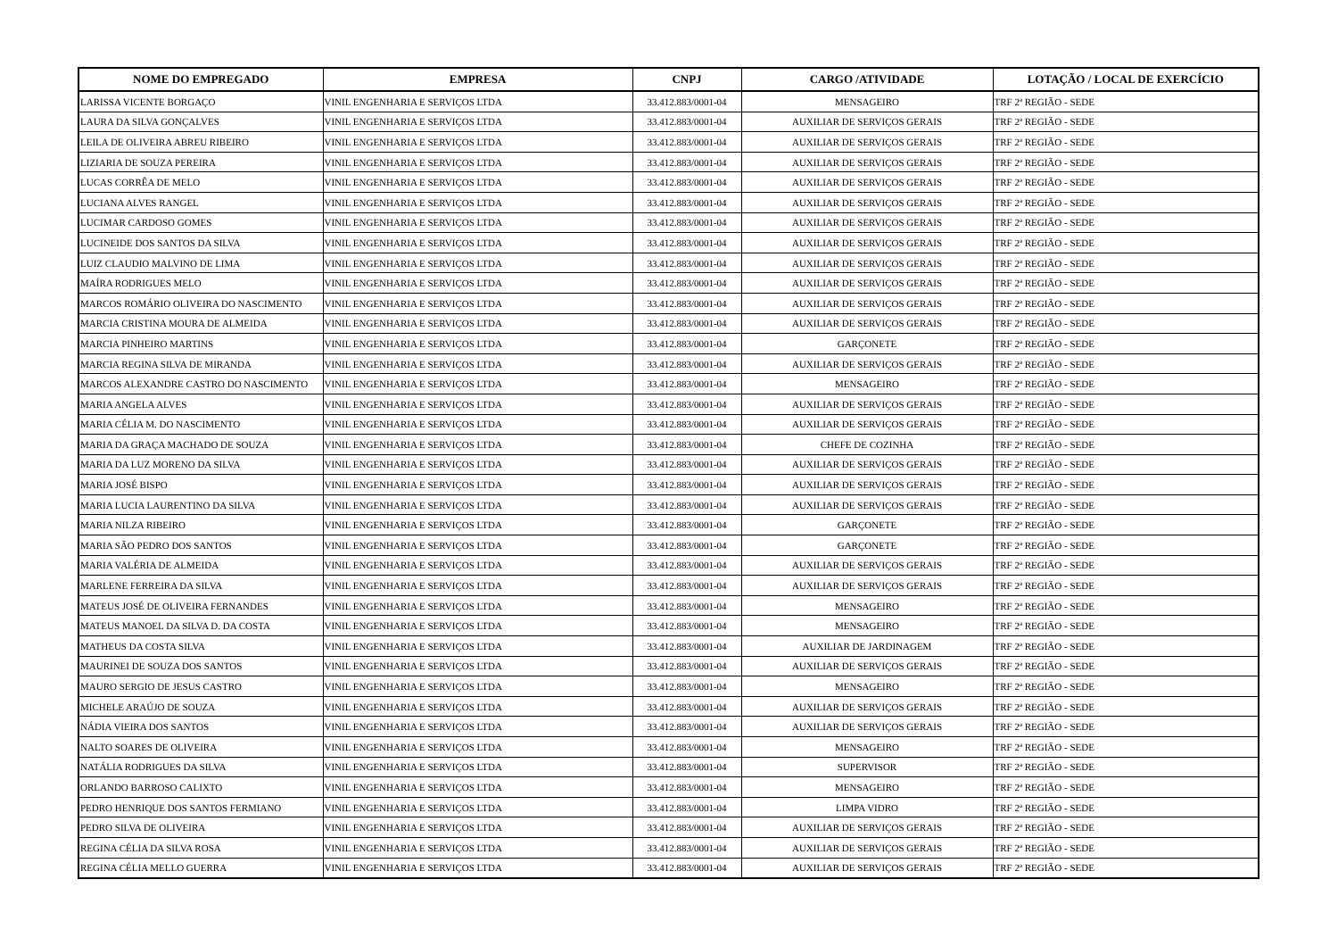| NOME DO EMPREGADO | EMPRESA | CNPJ | CARGO /ATIVIDADE | LOTAÇÃO / LOCAL DE EXERCÍCIO |
| --- | --- | --- | --- | --- |
| LARISSA VICENTE BORGAÇO | VINIL ENGENHARIA E SERVIÇOS LTDA | 33.412.883/0001-04 | MENSAGEIRO | TRF 2ª REGIÃO - SEDE |
| LAURA DA SILVA GONÇALVES | VINIL ENGENHARIA E SERVIÇOS LTDA | 33.412.883/0001-04 | AUXILIAR DE SERVIÇOS GERAIS | TRF 2ª REGIÃO - SEDE |
| LEILA DE OLIVEIRA ABREU RIBEIRO | VINIL ENGENHARIA E SERVIÇOS LTDA | 33.412.883/0001-04 | AUXILIAR DE SERVIÇOS GERAIS | TRF 2ª REGIÃO - SEDE |
| LIZIARIA DE SOUZA PEREIRA | VINIL ENGENHARIA E SERVIÇOS LTDA | 33.412.883/0001-04 | AUXILIAR DE SERVIÇOS GERAIS | TRF 2ª REGIÃO - SEDE |
| LUCAS CORRÊA DE MELO | VINIL ENGENHARIA E SERVIÇOS LTDA | 33.412.883/0001-04 | AUXILIAR DE SERVIÇOS GERAIS | TRF 2ª REGIÃO - SEDE |
| LUCIANA ALVES RANGEL | VINIL ENGENHARIA E SERVIÇOS LTDA | 33.412.883/0001-04 | AUXILIAR DE SERVIÇOS GERAIS | TRF 2ª REGIÃO - SEDE |
| LUCIMAR CARDOSO GOMES | VINIL ENGENHARIA E SERVIÇOS LTDA | 33.412.883/0001-04 | AUXILIAR DE SERVIÇOS GERAIS | TRF 2ª REGIÃO - SEDE |
| LUCINEIDE DOS SANTOS DA SILVA | VINIL ENGENHARIA E SERVIÇOS LTDA | 33.412.883/0001-04 | AUXILIAR DE SERVIÇOS GERAIS | TRF 2ª REGIÃO - SEDE |
| LUIZ CLAUDIO MALVINO DE LIMA | VINIL ENGENHARIA E SERVIÇOS LTDA | 33.412.883/0001-04 | AUXILIAR DE SERVIÇOS GERAIS | TRF 2ª REGIÃO - SEDE |
| MAÍRA RODRIGUES MELO | VINIL ENGENHARIA E SERVIÇOS LTDA | 33.412.883/0001-04 | AUXILIAR DE SERVIÇOS GERAIS | TRF 2ª REGIÃO - SEDE |
| MARCOS ROMÁRIO OLIVEIRA DO NASCIMENTO | VINIL ENGENHARIA E SERVIÇOS LTDA | 33.412.883/0001-04 | AUXILIAR DE SERVIÇOS GERAIS | TRF 2ª REGIÃO - SEDE |
| MARCIA CRISTINA MOURA DE ALMEIDA | VINIL ENGENHARIA E SERVIÇOS LTDA | 33.412.883/0001-04 | AUXILIAR DE SERVIÇOS GERAIS | TRF 2ª REGIÃO - SEDE |
| MARCIA PINHEIRO MARTINS | VINIL ENGENHARIA E SERVIÇOS LTDA | 33.412.883/0001-04 | GARÇONETE | TRF 2ª REGIÃO - SEDE |
| MARCIA REGINA SILVA DE MIRANDA | VINIL ENGENHARIA E SERVIÇOS LTDA | 33.412.883/0001-04 | AUXILIAR DE SERVIÇOS GERAIS | TRF 2ª REGIÃO - SEDE |
| MARCOS ALEXANDRE CASTRO DO NASCIMENTO | VINIL ENGENHARIA E SERVIÇOS LTDA | 33.412.883/0001-04 | MENSAGEIRO | TRF 2ª REGIÃO - SEDE |
| MARIA ANGELA ALVES | VINIL ENGENHARIA E SERVIÇOS LTDA | 33.412.883/0001-04 | AUXILIAR DE SERVIÇOS GERAIS | TRF 2ª REGIÃO - SEDE |
| MARIA CÉLIA M. DO NASCIMENTO | VINIL ENGENHARIA E SERVIÇOS LTDA | 33.412.883/0001-04 | AUXILIAR DE SERVIÇOS GERAIS | TRF 2ª REGIÃO - SEDE |
| MARIA DA GRAÇA MACHADO DE SOUZA | VINIL ENGENHARIA E SERVIÇOS LTDA | 33.412.883/0001-04 | CHEFE DE COZINHA | TRF 2ª REGIÃO - SEDE |
| MARIA DA LUZ MORENO DA SILVA | VINIL ENGENHARIA E SERVIÇOS LTDA | 33.412.883/0001-04 | AUXILIAR DE SERVIÇOS GERAIS | TRF 2ª REGIÃO - SEDE |
| MARIA JOSÉ BISPO | VINIL ENGENHARIA E SERVIÇOS LTDA | 33.412.883/0001-04 | AUXILIAR DE SERVIÇOS GERAIS | TRF 2ª REGIÃO - SEDE |
| MARIA LUCIA LAURENTINO DA SILVA | VINIL ENGENHARIA E SERVIÇOS LTDA | 33.412.883/0001-04 | AUXILIAR DE SERVIÇOS GERAIS | TRF 2ª REGIÃO - SEDE |
| MARIA NILZA RIBEIRO | VINIL ENGENHARIA E SERVIÇOS LTDA | 33.412.883/0001-04 | GARÇONETE | TRF 2ª REGIÃO - SEDE |
| MARIA SÃO PEDRO DOS SANTOS | VINIL ENGENHARIA E SERVIÇOS LTDA | 33.412.883/0001-04 | GARÇONETE | TRF 2ª REGIÃO - SEDE |
| MARIA VALÉRIA DE ALMEIDA | VINIL ENGENHARIA E SERVIÇOS LTDA | 33.412.883/0001-04 | AUXILIAR DE SERVIÇOS GERAIS | TRF 2ª REGIÃO - SEDE |
| MARLENE FERREIRA DA SILVA | VINIL ENGENHARIA E SERVIÇOS LTDA | 33.412.883/0001-04 | AUXILIAR DE SERVIÇOS GERAIS | TRF 2ª REGIÃO - SEDE |
| MATEUS JOSÉ DE OLIVEIRA FERNANDES | VINIL ENGENHARIA E SERVIÇOS LTDA | 33.412.883/0001-04 | MENSAGEIRO | TRF 2ª REGIÃO - SEDE |
| MATEUS MANOEL DA SILVA D. DA COSTA | VINIL ENGENHARIA E SERVIÇOS LTDA | 33.412.883/0001-04 | MENSAGEIRO | TRF 2ª REGIÃO - SEDE |
| MATHEUS DA COSTA SILVA | VINIL ENGENHARIA E SERVIÇOS LTDA | 33.412.883/0001-04 | AUXILIAR DE JARDINAGEM | TRF 2ª REGIÃO - SEDE |
| MAURINEI DE SOUZA DOS SANTOS | VINIL ENGENHARIA E SERVIÇOS LTDA | 33.412.883/0001-04 | AUXILIAR DE SERVIÇOS GERAIS | TRF 2ª REGIÃO - SEDE |
| MAURO SERGIO DE JESUS CASTRO | VINIL ENGENHARIA E SERVIÇOS LTDA | 33.412.883/0001-04 | MENSAGEIRO | TRF 2ª REGIÃO - SEDE |
| MICHELE ARAÚJO DE SOUZA | VINIL ENGENHARIA E SERVIÇOS LTDA | 33.412.883/0001-04 | AUXILIAR DE SERVIÇOS GERAIS | TRF 2ª REGIÃO - SEDE |
| NÁDIA VIEIRA DOS SANTOS | VINIL ENGENHARIA E SERVIÇOS LTDA | 33.412.883/0001-04 | AUXILIAR DE SERVIÇOS GERAIS | TRF 2ª REGIÃO - SEDE |
| NALTO SOARES DE OLIVEIRA | VINIL ENGENHARIA E SERVIÇOS LTDA | 33.412.883/0001-04 | MENSAGEIRO | TRF 2ª REGIÃO - SEDE |
| NATÁLIA RODRIGUES DA SILVA | VINIL ENGENHARIA E SERVIÇOS LTDA | 33.412.883/0001-04 | SUPERVISOR | TRF 2ª REGIÃO - SEDE |
| ORLANDO BARROSO CALIXTO | VINIL ENGENHARIA E SERVIÇOS LTDA | 33.412.883/0001-04 | MENSAGEIRO | TRF 2ª REGIÃO - SEDE |
| PEDRO HENRIQUE DOS SANTOS FERMIANO | VINIL ENGENHARIA E SERVIÇOS LTDA | 33.412.883/0001-04 | LIMPA VIDRO | TRF 2ª REGIÃO - SEDE |
| PEDRO SILVA DE OLIVEIRA | VINIL ENGENHARIA E SERVIÇOS LTDA | 33.412.883/0001-04 | AUXILIAR DE SERVIÇOS GERAIS | TRF 2ª REGIÃO - SEDE |
| REGINA CÉLIA DA SILVA ROSA | VINIL ENGENHARIA E SERVIÇOS LTDA | 33.412.883/0001-04 | AUXILIAR DE SERVIÇOS GERAIS | TRF 2ª REGIÃO - SEDE |
| REGINA CÉLIA MELLO GUERRA | VINIL ENGENHARIA E SERVIÇOS LTDA | 33.412.883/0001-04 | AUXILIAR DE SERVIÇOS GERAIS | TRF 2ª REGIÃO - SEDE |